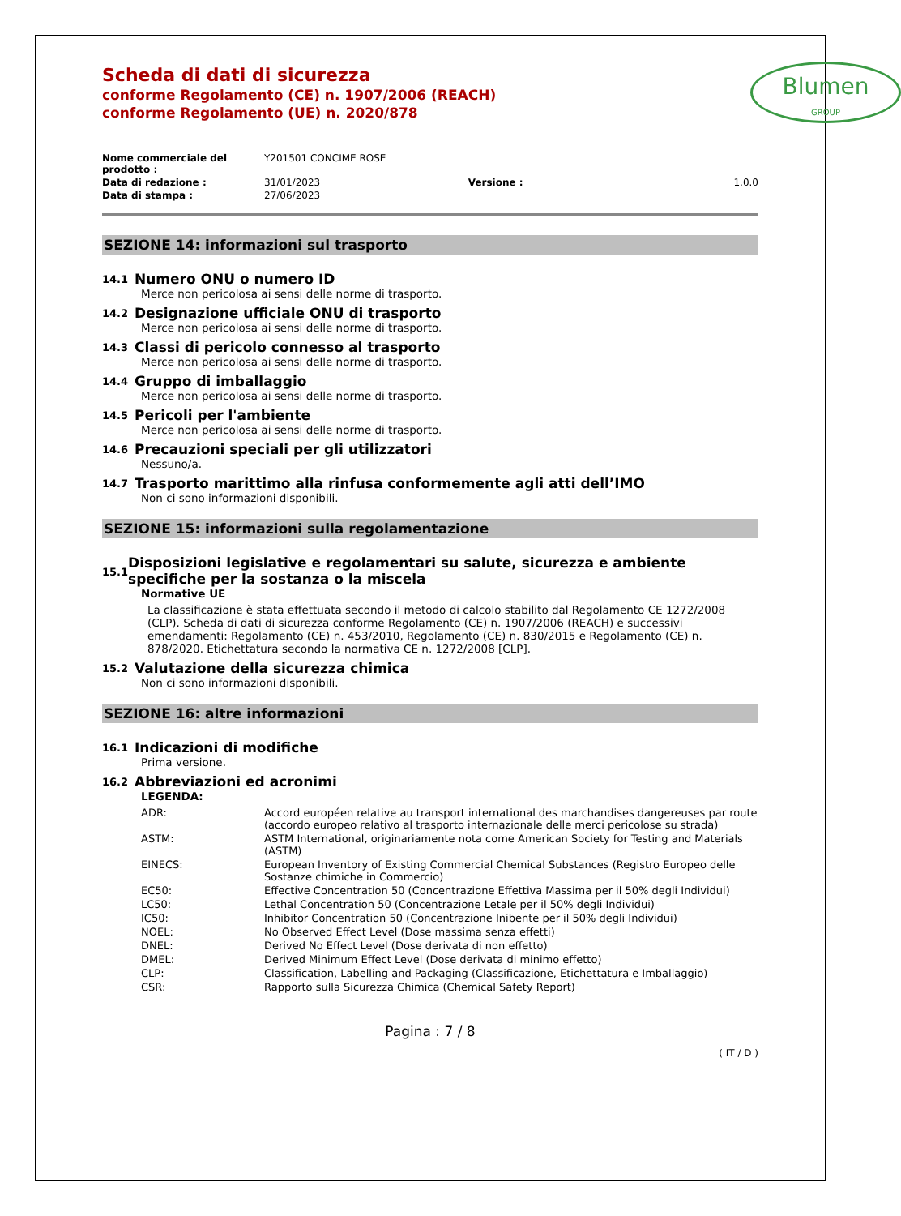Blumen
GROUP
Scheda di dati di sicurezza
conforme Regolamento (CE) n. 1907/2006 (REACH)
conforme Regolamento (UE) n. 2020/878
| Nome commerciale del prodotto : | Y201501 CONCIME ROSE | | |
| Data di redazione : | 31/01/2023 | Versione : | 1.0.0 |
| Data di stampa : | 27/06/2023 | | |
SEZIONE 14: informazioni sul trasporto
14.1 Numero ONU o numero ID
Merce non pericolosa ai sensi delle norme di trasporto.
14.2 Designazione ufficiale ONU di trasporto
Merce non pericolosa ai sensi delle norme di trasporto.
14.3 Classi di pericolo connesso al trasporto
Merce non pericolosa ai sensi delle norme di trasporto.
14.4 Gruppo di imballaggio
Merce non pericolosa ai sensi delle norme di trasporto.
14.5 Pericoli per l'ambiente
Merce non pericolosa ai sensi delle norme di trasporto.
14.6 Precauzioni speciali per gli utilizzatori
Nessuno/a.
14.7 Trasporto marittimo alla rinfusa conformemente agli atti dell’IMO
Non ci sono informazioni disponibili.
SEZIONE 15: informazioni sulla regolamentazione
15.1
Disposizioni legislative e regolamentari su salute, sicurezza e ambiente specifiche per la sostanza o la miscela
Normative UE
La classificazione è stata effettuata secondo il metodo di calcolo stabilito dal Regolamento CE 1272/2008 (CLP). Scheda di dati di sicurezza conforme Regolamento (CE) n. 1907/2006 (REACH) e successivi emendamenti: Regolamento (CE) n. 453/2010, Regolamento (CE) n. 830/2015 e Regolamento (CE) n. 878/2020. Etichettatura secondo la normativa CE n. 1272/2008 [CLP].
15.2 Valutazione della sicurezza chimica
Non ci sono informazioni disponibili.
SEZIONE 16: altre informazioni
16.1 Indicazioni di modifiche
Prima versione.
16.2 Abbreviazioni ed acronimi
LEGENDA:
| ADR: | Accord européen relative au transport international des marchandises dangereuses par route (accordo europeo relativo al trasporto internazionale delle merci pericolose su strada) |
| ASTM: | ASTM International, originariamente nota come American Society for Testing and Materials (ASTM) |
| EINECS: | European Inventory of Existing Commercial Chemical Substances (Registro Europeo delle Sostanze chimiche in Commercio) |
| EC50: | Effective Concentration 50 (Concentrazione Effettiva Massima per il 50% degli Individui) |
| LC50: | Lethal Concentration 50 (Concentrazione Letale per il 50% degli Individui) |
| IC50: | Inhibitor Concentration 50 (Concentrazione Inibente per il 50% degli Individui) |
| NOEL: | No Observed Effect Level (Dose massima senza effetti) |
| DNEL: | Derived No Effect Level (Dose derivata di non effetto) |
| DMEL: | Derived Minimum Effect Level (Dose derivata di minimo effetto) |
| CLP: | Classification, Labelling and Packaging (Classificazione, Etichettatura e Imballaggio) |
| CSR: | Rapporto sulla Sicurezza Chimica (Chemical Safety Report) |
Pagina : 7 / 8
( IT / D )